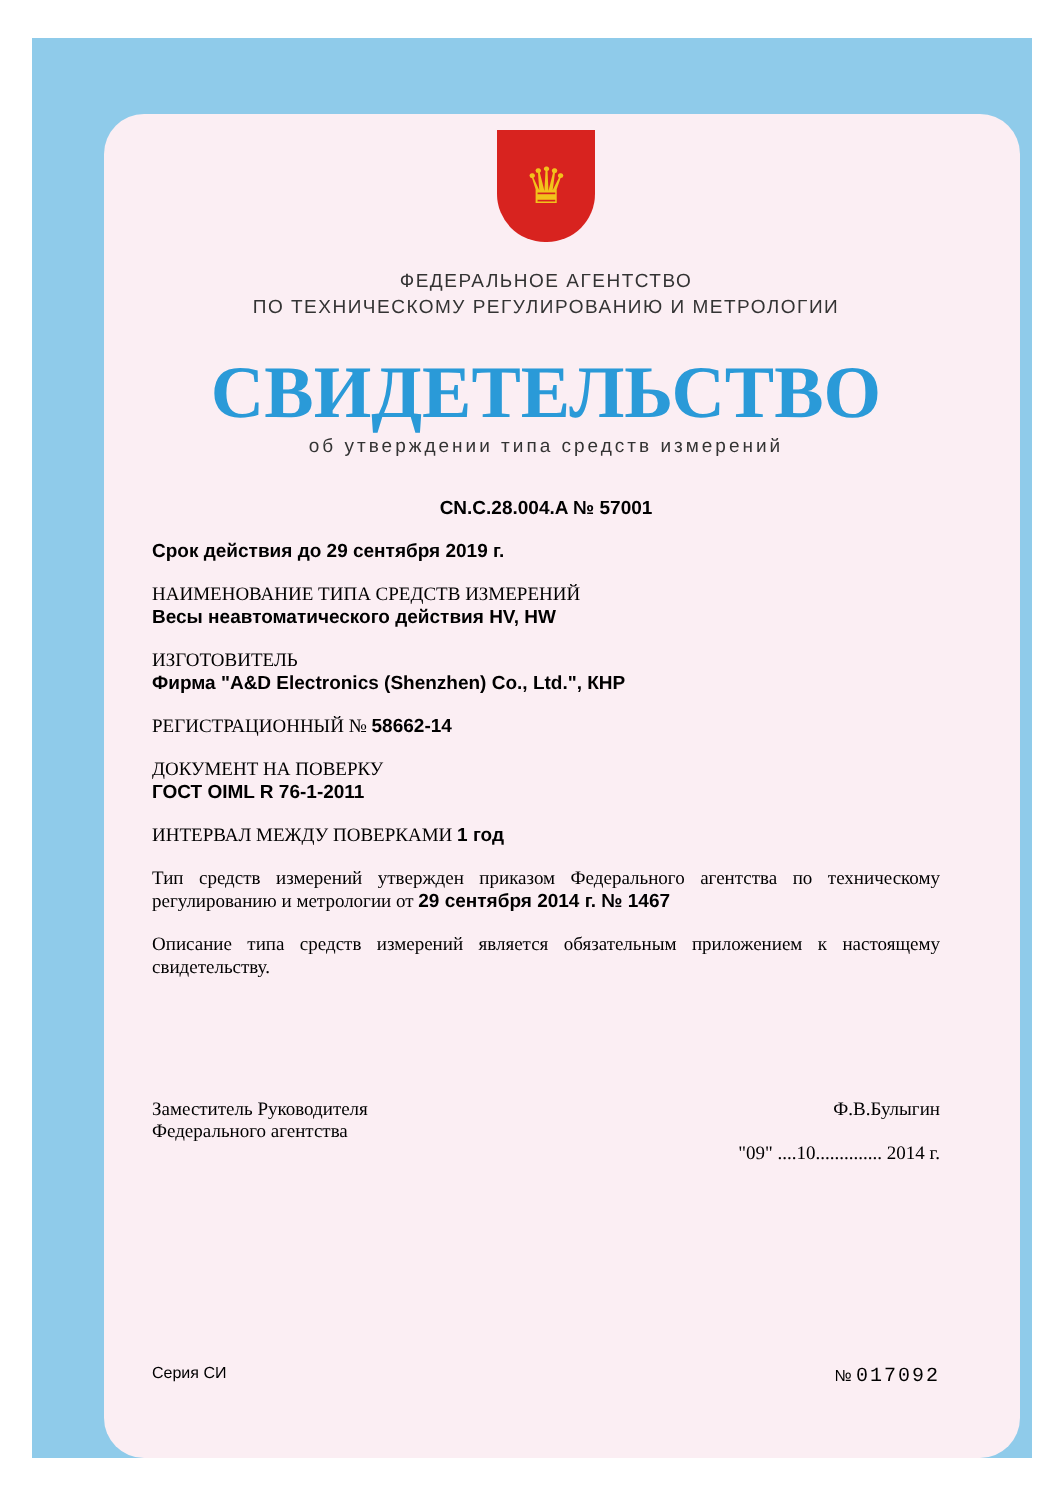♛
ФЕДЕРАЛЬНОЕ АГЕНТСТВО
ПО ТЕХНИЧЕСКОМУ РЕГУЛИРОВАНИЮ И МЕТРОЛОГИИ
СВИДЕТЕЛЬСТВО
об утверждении типа средств измерений
CN.C.28.004.A № 57001
Срок действия до 29 сентября 2019 г.
НАИМЕНОВАНИЕ ТИПА СРЕДСТВ ИЗМЕРЕНИЙ
Весы неавтоматического действия HV, HW
ИЗГОТОВИТЕЛЬ
Фирма "A&D Electronics (Shenzhen) Co., Ltd.", КНР
РЕГИСТРАЦИОННЫЙ № 58662-14
ДОКУМЕНТ НА ПОВЕРКУ
ГОСТ OIML R 76-1-2011
ИНТЕРВАЛ МЕЖДУ ПОВЕРКАМИ 1 год
Тип средств измерений утвержден приказом Федерального агентства по техническому регулированию и метрологии от 29 сентября 2014 г. № 1467
Описание типа средств измерений является обязательным приложением к настоящему свидетельству.
Заместитель Руководителя
Федерального агентства
Ф.В.Булыгин
"09" ....10.............. 2014 г.
Серия СИ № 017092